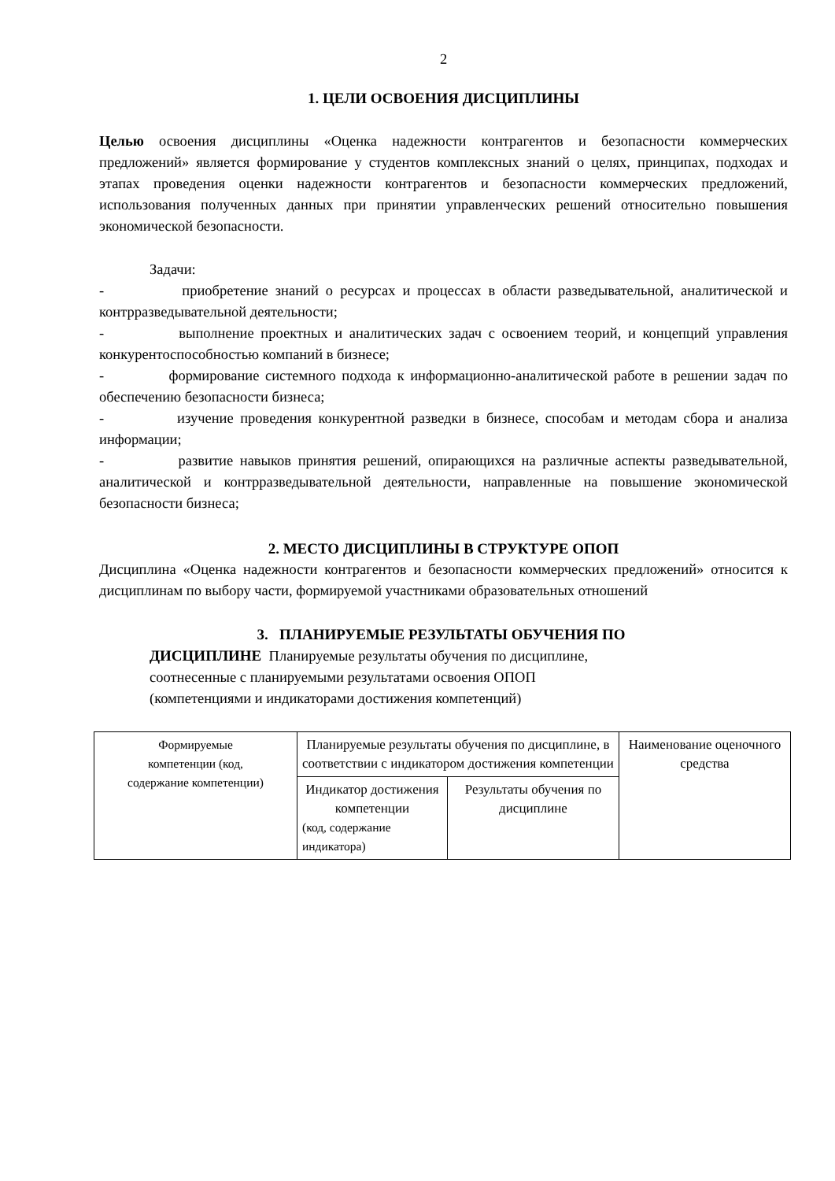2
1. ЦЕЛИ ОСВОЕНИЯ ДИСЦИПЛИНЫ
Целью освоения дисциплины «Оценка надежности контрагентов и безопасности коммерческих предложений» является формирование у студентов комплексных знаний о целях, принципах, подходах и этапах проведения оценки надежности контрагентов и безопасности коммерческих предложений, использования полученных данных при принятии управленческих решений относительно повышения экономической безопасности.
Задачи:
- приобретение знаний о ресурсах и процессах в области разведывательной, аналитической и контрразведывательной деятельности;
- выполнение проектных и аналитических задач с освоением теорий, и концепций управления конкурентоспособностью компаний в бизнесе;
- формирование системного подхода к информационно-аналитической работе в решении задач по обеспечению безопасности бизнеса;
- изучение проведения конкурентной разведки в бизнесе, способам и методам сбора и анализа информации;
- развитие навыков принятия решений, опирающихся на различные аспекты разведывательной, аналитической и контрразведывательной деятельности, направленные на повышение экономической безопасности бизнеса;
2. МЕСТО ДИСЦИПЛИНЫ В СТРУКТУРЕ ОПОП
Дисциплина «Оценка надежности контрагентов и безопасности коммерческих предложений» относится к дисциплинам по выбору части, формируемой участниками образовательных отношений
3. ПЛАНИРУЕМЫЕ РЕЗУЛЬТАТЫ ОБУЧЕНИЯ ПО
ДИСЦИПЛИНЕ Планируемые результаты обучения по дисциплине,
соотнесенные с планируемыми результатами освоения ОПОП
(компетенциями и индикаторами достижения компетенций)
| Формируемые компетенции (код, содержание компетенции) | Планируемые результаты обучения по дисциплине, в соответствии с индикатором достижения компетенции | | Наименование оценочного средства |
| | Индикатор достижения компетенции (код, содержание индикатора) | Результаты обучения по дисциплине | |